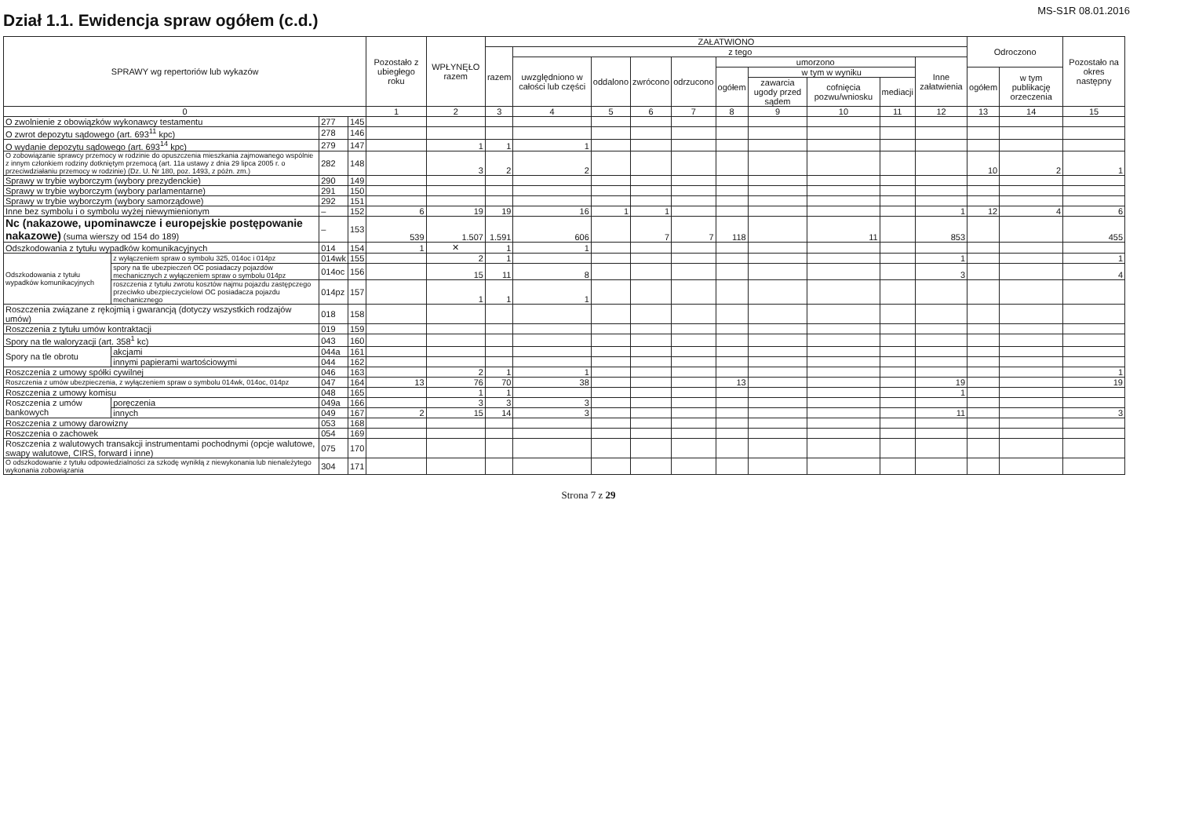Dział 1.1. Ewidencja spraw ogółem (c.d.)
MS-S1R 08.01.2016
| SPRAWY wg repertoriów lub wykazów | | | | Pozostało z ubiegłego roku | WPŁYNĘŁO razem | ZAŁATWIONO | | | | | | | | | | Odroczono | | Pozostało na okres następny |
| --- | --- | --- | --- | --- | --- | --- | --- | --- | --- | --- | --- | --- | --- | --- | --- | --- | --- | --- |
| | | | | | | razem | z tego | | | | | | | | | | | |
| | | | | | | | uwzględniono w całości lub części | oddalono | zwrócono | odrzucono | umorzono | | | | Inne załatwienia | | | |
| | | | | | | | | | | | ogółem | w tym w wyniku | | | | ogółem | w tym publikację orzeczenia | |
| | | | | | | | | | | | | zawarcia ugody przed sądem | cofnięcia pozwu/wniosku | mediacji | | | | |
| 0 | | | | 1 | 2 | 3 | 4 | 5 | 6 | 7 | 8 | 9 | 10 | 11 | 12 | 13 | 14 | 15 |
| O zwolnienie z obowiązków wykonawcy testamentu | | 277 | 145 | | | | | | | | | | | | | | | |
| O zwrot depozytu sądowego (art. 693<sup>11</sup> kpc) | | 278 | 146 | | | | | | | | | | | | | | | |
| O wydanie depozytu sądowego (art. 693<sup>14</sup> kpc) | | 279 | 147 | | 1 | 1 | 1 | | | | | | | | | | | |
| O zobowiązanie sprawcy przemocy w rodzinie do opuszczenia mieszkania zajmowanego wspólnie z innym członkiem rodziny dotkniętym przemocą (art. 11a ustawy z dnia 29 lipca 2005 r. o przeciwdziałaniu przemocy w rodzinie) (Dz. U. Nr 180, poz. 1493, z późn. zm.) | | 282 | 148 | | 3 | 2 | 2 | | | | | | | | | 10 | 2 | 1 |
| Sprawy w trybie wyborczym (wybory prezydenckie) | | 290 | 149 | | | | | | | | | | | | | | | |
| Sprawy w trybie wyborczym (wybory parlamentarne) | | 291 | 150 | | | | | | | | | | | | | | | |
| Sprawy w trybie wyborczym (wybory samorządowe) | | 292 | 151 | | | | | | | | | | | | | | | |
| Inne bez symbolu i o symbolu wyżej niewymienionym | | – | 152 | 6 | 19 | 19 | 16 | 1 | 1 | | | | | | 1 | 12 | 4 | 6 |
| Nc (nakazowe, upominawcze i europejskie postępowanie nakazowe) (suma wierszy od 154 do 189) | | – | 153 | 539 | 1.507 | 1.591 | 606 | | 7 | 7 | 118 | | 11 | | 853 | | | 455 |
| Odszkodowania z tytułu wypadków komunikacyjnych | | 014 | 154 | 1 | ✕ | 1 | 1 | | | | | | | | | | | |
| Odszkodowania z tytułu wypadków komunikacyjnych | z wyłączeniem spraw o symbolu 325, 014oc i 014pz | 014wk | 155 | | 2 | 1 | | | | | | | | | 1 | | | 1 |
| | spory na tle ubezpieczeń OC posiadaczy pojazdów mechanicznych z wyłączeniem spraw o symbolu 014pz | 014oc | 156 | | 15 | 11 | 8 | | | | | | | | 3 | | | 4 |
| | roszczenia z tytułu zwrotu kosztów najmu pojazdu zastępczego przeciwko ubezpieczycielowi OC posiadacza pojazdu mechanicznego | 014pz | 157 | | 1 | 1 | 1 | | | | | | | | | | | |
| Roszczenia związane z rękojmią i gwarancją (dotyczy wszystkich rodzajów umów) | | 018 | 158 | | | | | | | | | | | | | | | |
| Roszczenia z tytułu umów kontraktacji | | 019 | 159 | | | | | | | | | | | | | | | |
| Spory na tle waloryzacji (art. 358<sup>1</sup> kc) | | 043 | 160 | | | | | | | | | | | | | | | |
| Spory na tle obrotu | akcjami | 044a | 161 | | | | | | | | | | | | | | | |
| | innymi papierami wartościowymi | 044 | 162 | | | | | | | | | | | | | | | |
| Roszczenia z umowy spółki cywilnej | | 046 | 163 | | 2 | 1 | 1 | | | | | | | | | | | 1 |
| Roszczenia z umów ubezpieczenia, z wyłączeniem spraw o symbolu 014wk, 014oc, 014pz | | 047 | 164 | 13 | 76 | 70 | 38 | | | | 13 | | | | 19 | | | 19 |
| Roszczenia z umowy komisu | | 048 | 165 | | 1 | 1 | | | | | | | | | 1 | | | |
| Roszczenia z umów bankowych | poręczenia | 049a | 166 | | 3 | 3 | 3 | | | | | | | | | | | |
| | innych | 049 | 167 | 2 | 15 | 14 | 3 | | | | | | | | 11 | | | 3 |
| Roszczenia z umowy darowizny | | 053 | 168 | | | | | | | | | | | | | | | |
| Roszczenia o zachowek | | 054 | 169 | | | | | | | | | | | | | | | |
| Roszczenia z walutowych transakcji instrumentami pochodnymi (opcje walutowe, swapy walutowe, CIRS, forward i inne) | | 075 | 170 | | | | | | | | | | | | | | | |
| O odszkodowanie z tytułu odpowiedzialności za szkodę wynikłą z niewykonania lub nienależytego wykonania zobowiązania | | 304 | 171 | | | | | | | | | | | | | | | |
Strona 7 z 29